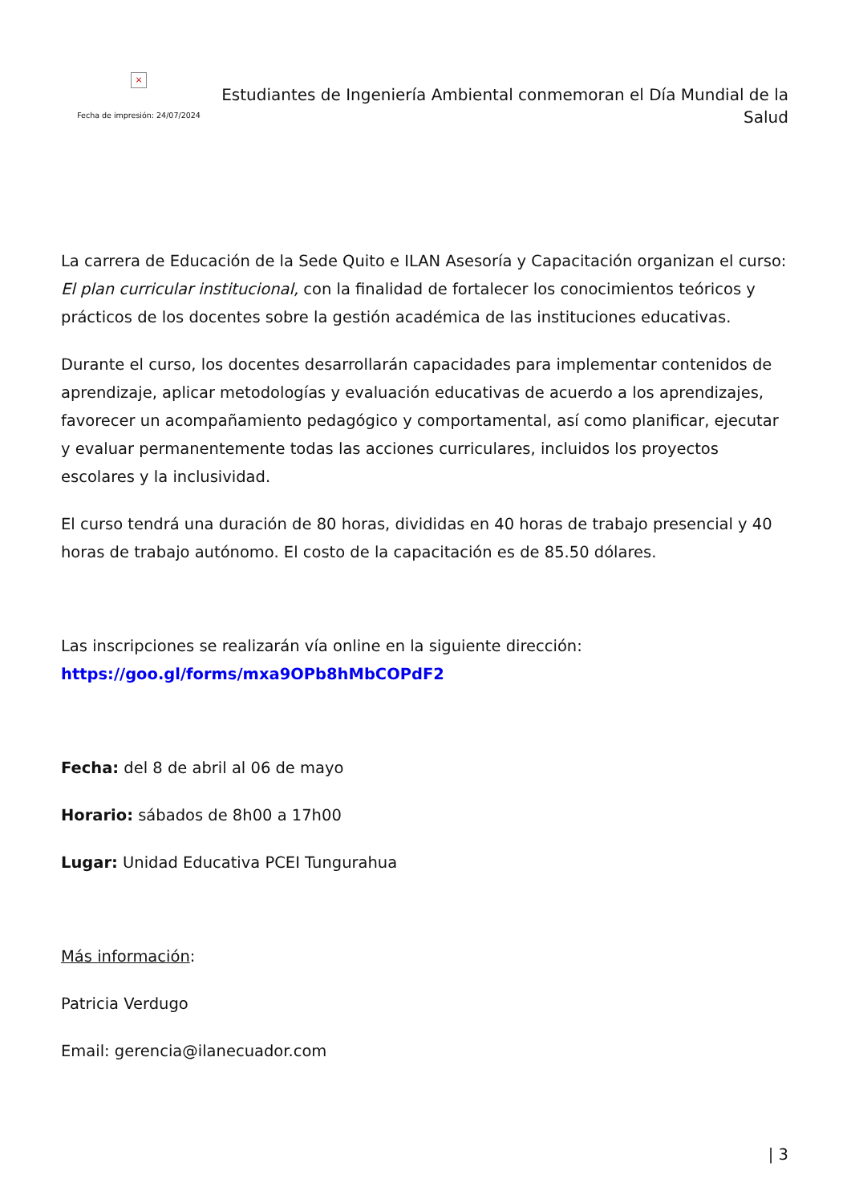×
Fecha de impresión: 24/07/2024
Estudiantes de Ingeniería Ambiental conmemoran el Día Mundial de la Salud
La carrera de Educación de la Sede Quito e ILAN Asesoría y Capacitación organizan el curso: El plan curricular institucional, con la finalidad de fortalecer los conocimientos teóricos y prácticos de los docentes sobre la gestión académica de las instituciones educativas.
Durante el curso, los docentes desarrollarán capacidades para implementar contenidos de aprendizaje, aplicar metodologías y evaluación educativas de acuerdo a los aprendizajes, favorecer un acompañamiento pedagógico y comportamental, así como planificar, ejecutar y evaluar permanentemente todas las acciones curriculares, incluidos los proyectos escolares y la inclusividad.
El curso tendrá una duración de 80 horas, divididas en 40 horas de trabajo presencial y 40 horas de trabajo autónomo. El costo de la capacitación es de 85.50 dólares.
Las inscripciones se realizarán vía online en la siguiente dirección: https://goo.gl/forms/mxa9OPb8hMbCOPdF2
Fecha: del 8 de abril al 06 de mayo
Horario: sábados de 8h00 a 17h00
Lugar: Unidad Educativa PCEI Tungurahua
Más información:
Patricia Verdugo
Email: gerencia@ilanecuador.com
| 3